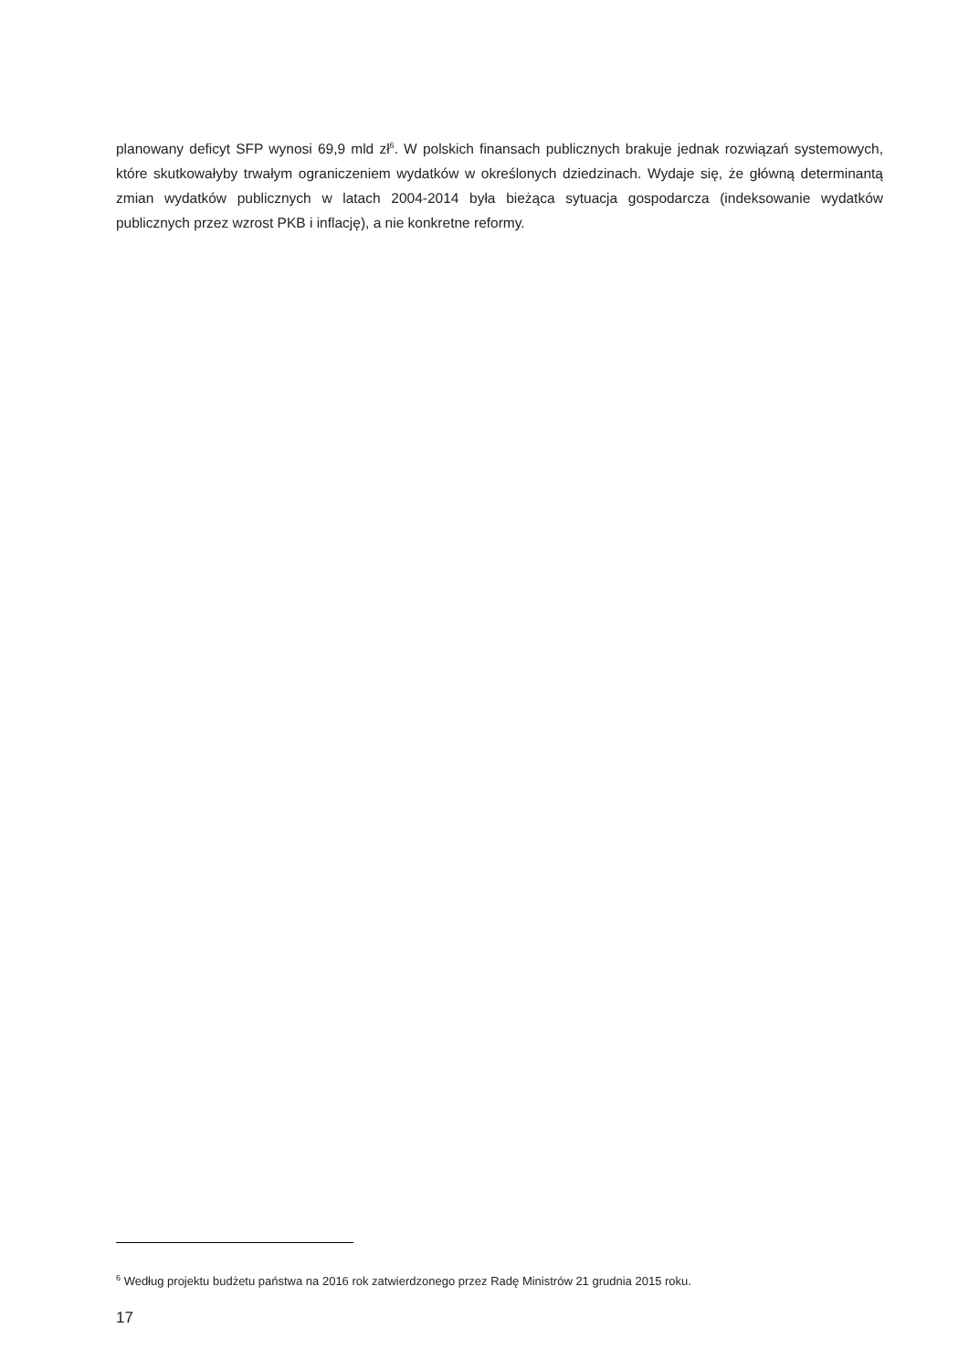planowany deficyt SFP wynosi 69,9 mld zł<sup>6</sup>. W polskich finansach publicznych brakuje jednak rozwiązań systemowych, które skutkowałyby trwałym ograniczeniem wydatków w określonych dziedzinach. Wydaje się, że główną determinantą zmian wydatków publicznych w latach 2004-2014 była bieżąca sytuacja gospodarcza (indeksowanie wydatków publicznych przez wzrost PKB i inflację), a nie konkretne reformy.
<sup>6</sup> Według projektu budżetu państwa na 2016 rok zatwierdzonego przez Radę Ministrów 21 grudnia 2015 roku.
17